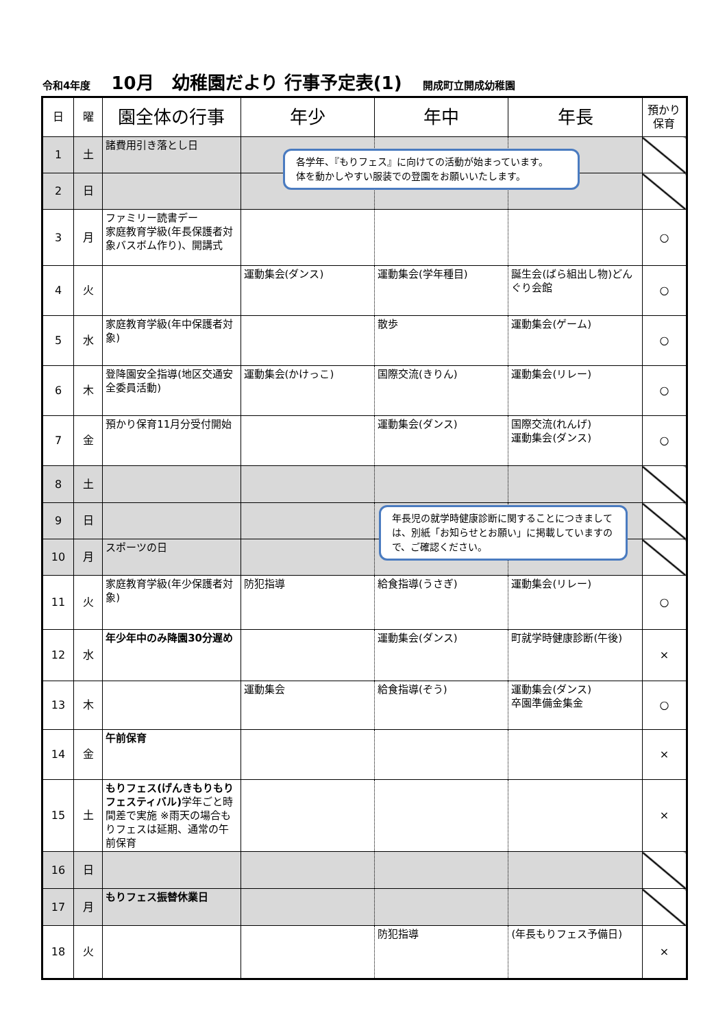令和4年度 10月　幼稚園だより 行事予定表(1) 開成町立開成幼稚園
| 日 | 曜 | 園全体の行事 | 年少 | 年中 | 年長 | 預かり 保育 |
| --- | --- | --- | --- | --- | --- | --- |
| 1 | 土 | 諸費用引き落とし日 | | | | |
| 2 | 日 | | | | | |
| 3 | 月 | ファミリー読書デー 家庭教育学級(年長保護者対象バスボム作り)、開講式 | | | | ○ |
| 4 | 火 | | 運動集会(ダンス) | 運動集会(学年種目) | 誕生会(ばら組出し物)どんぐり会館 | ○ |
| 5 | 水 | 家庭教育学級(年中保護者対象) | | 散歩 | 運動集会(ゲーム) | ○ |
| 6 | 木 | 登降園安全指導(地区交通安全委員活動) | 運動集会(かけっこ) | 国際交流(きりん) | 運動集会(リレー) | ○ |
| 7 | 金 | 預かり保育11月分受付開始 | | 運動集会(ダンス) | 国際交流(れんげ) 運動集会(ダンス) | ○ |
| 8 | 土 | | | | | |
| 9 | 日 | | | | | |
| 10 | 月 | スポーツの日 | | | | |
| 11 | 火 | 家庭教育学級(年少保護者対象) | 防犯指導 | 給食指導(うさぎ) | 運動集会(リレー) | ○ |
| 12 | 水 | 年少年中のみ降園30分遅め | | 運動集会(ダンス) | 町就学時健康診断(午後) | × |
| 13 | 木 | | 運動集会 | 給食指導(ぞう) | 運動集会(ダンス) 卒園準備金集金 | ○ |
| 14 | 金 | 午前保育 | | | | × |
| 15 | 土 | もりフェス(げんきもりもりフェスティバル) 学年ごと時間差で実施 ※雨天の場合もりフェスは延期、通常の午前保育 | | | | × |
| 16 | 日 | | | | | |
| 17 | 月 | もりフェス振替休業日 | | | | |
| 18 | 火 | | | 防犯指導 | (年長もりフェス予備日) | × |
各学年、『もりフェス』に向けての活動が始まっています。
体を動かしやすい服装での登園をお願いいたします。
年長児の就学時健康診断に関することにつきましては、別紙「お知らせとお願い」に掲載していますので、ご確認ください。